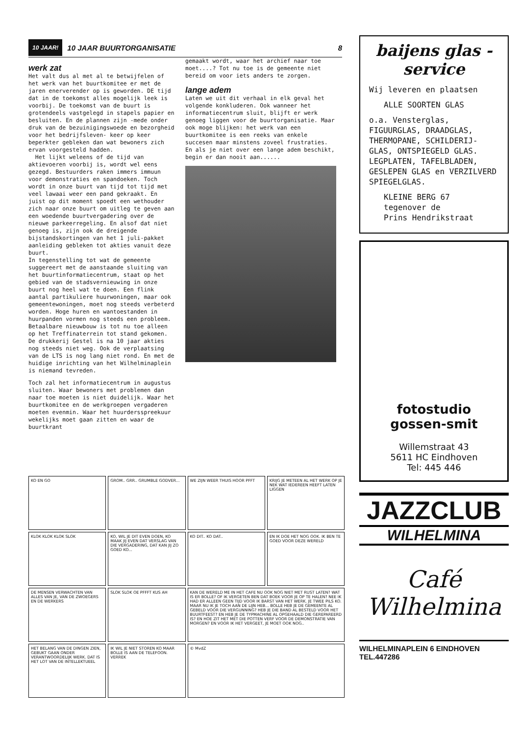10 JAAR! 10 JAAR BUURTORGANISATIE 8
werk zat
Het valt dus al met al te betwijfelen of het werk van het buurtkomitee er met de jaren enerverender op is geworden. DE tijd dat in de toekomst alles mogelijk leek is voorbij. De toekomst van de buurt is grotendeels vastgelegd in stapels papier en besluiten. En de plannen zijn -mede onder druk van de bezuinigingswoede en bezorgheid voor het bedrijfsleven- keer op keer beperkter gebleken dan wat bewoners zich ervan voorgesteld hadden.
Het lijkt weleens of de tijd van aktievoeren voorbij is, wordt wel eens gezegd. Bestuurders raken immers immuun voor demonstraties en spandoeken. Toch wordt in onze buurt van tijd tot tijd met veel lawaai weer een pand gekraakt. En juist op dit moment spoedt een wethouder zich naar onze buurt om uitleg te geven aan een woedende buurtvergadering over de nieuwe parkeerregeling. En alsof dat niet genoeg is, zijn ook de dreigende bijstandskortingen van het 1 juli-pakket aanleiding gebleken tot akties vanuit deze buurt.
In tegenstelling tot wat de gemeente suggereert met de aanstaande sluiting van het buurtinformatiecentrum, staat op het gebied van de stadsvernieuwing in onze buurt nog heel wat te doen. Een flink aantal partikuliere huurwoningen, maar ook gemeentewoningen, moet nog steeds verbeterd worden. Hoge huren en wantoestanden in huurpanden vormen nog steeds een probleem. Betaalbare nieuwbouw is tot nu toe alleen op het Treffinaterrein tot stand gekomen. De drukkerij Gestel is na 10 jaar akties nog steeds niet weg. Ook de verplaatsing van de LTS is nog lang niet rond. En met de huidige inrichting van het Wilhelminaplein is niemand tevreden.
Toch zal het informatiecentrum in augustus sluiten. Waar bewoners met problemen dan naar toe moeten is niet duidelijk. Waar het buurtkomitee en de werkgroepen vergaderen moeten evenmin. Waar het huurdersspreekuur wekelijks moet gaan zitten en waar de buurtkrant
gemaakt wordt, waar het archief naar toe moet....? Tot nu toe is de gemeente niet bereid om voor iets anders te zorgen.
lange adem
Laten we uit dit verhaal in elk geval het volgende konkluderen. Ook wanneer het informatiecentrum sluit, blijft er werk genoeg liggen voor de buurtorganisatie. Maar ook moge blijken: het werk van een buurtkomitee is een reeks van enkele succesen maar minstens zoveel frustraties. En als je niet over een lange adem beschikt, begin er dan nooit aan......
KO EN GO
GROM.. GRR.. GRUMBLE GODVER...
WE ZIJN WEER THUIS HOOR PFFT
KRIJG JE METEEN AL HET WERK OP JE NEK WAT IEDEREEN HEEFT LATEN LIGGEN
KLOK KLOK KLOK SLOK
KO, WIL JE DIT EVEN DOEN, KO MAAK JIJ EVEN DAT VERSLAG VAN DIE VERGADERING, DAT KAN JIJ ZO GOED KO...
KO DIT.. KO DAT..
EN IK DOE HET NOG OOK. IK BEN TE GOED VOOR DEZE WERELD
DE MENSEN VERWACHTEN VAN ALLES VAN JE, VAN DE ZWOEGERS EN DE WERKERS
SLOK SLOK OE PFFFT KUS AH
KAN DE WERELD ME IN HET CAFE NU OOK NOG NIET MET RUST LATEN? WAT IS ER BOLLE? OF IK VERGETEN BEN DAT BOEK VOOR JE OP TE HALEN? NEE IK HAD ER ALLEEN GEEN TIJD VOOR IK BARST VAN HET WERK. JE TWEE PILS KO. MAAR NU IK JE TOCH AAN DE LIJN HEB... BOLLE HEB JE DE GEMEENTE AL GEBELD VOOR DIE VERGUNNING? HEB JE DIE BAND AL BESTELD VOOR HET BUURTFEEST? EN HEB JE DE TYPMACHINE AL OPGEHAALD DIE GEREPAREERD IS? EN HOE ZIT HET MET DIE POTTEN VERF VOOR DE DEMONSTRATIE VAN MORGEN? EN VOOR IK HET VERGEET, JE MOET OOK NOG..
HET BELANG VAN DE DINGEN ZIEN, GEBUKT GAAN ONDER VERANTWOORDELIJK WERK. DAT IS HET LOT VAN DE INTELLEKTUEEL
IK WIL JE NIET STOREN KO MAAR BOLLE IS AAN DE TELEFOON. VERREK
© MvdZ
baijens glas - service
Wij leveren en plaatsen
ALLE SOORTEN GLAS
o.a. Vensterglas, FIGUURGLAS, DRAADGLAS, THERMOPANE, SCHILDERIJ-GLAS, ONTSPIEGELD GLAS. LEGPLATEN, TAFELBLADEN, GESLEPEN GLAS en VERZILVERD SPIEGELGLAS.
KLEINE BERG 67
tegenover de
Prins Hendrikstraat
fotostudio
gossen-smit
Willemstraat 43
5611 HC Eindhoven
Tel: 445 446
JAZZCLUB
WILHELMINA
Café Wilhelmina
WILHELMINAPLEIN 6 EINDHOVEN TEL.447286